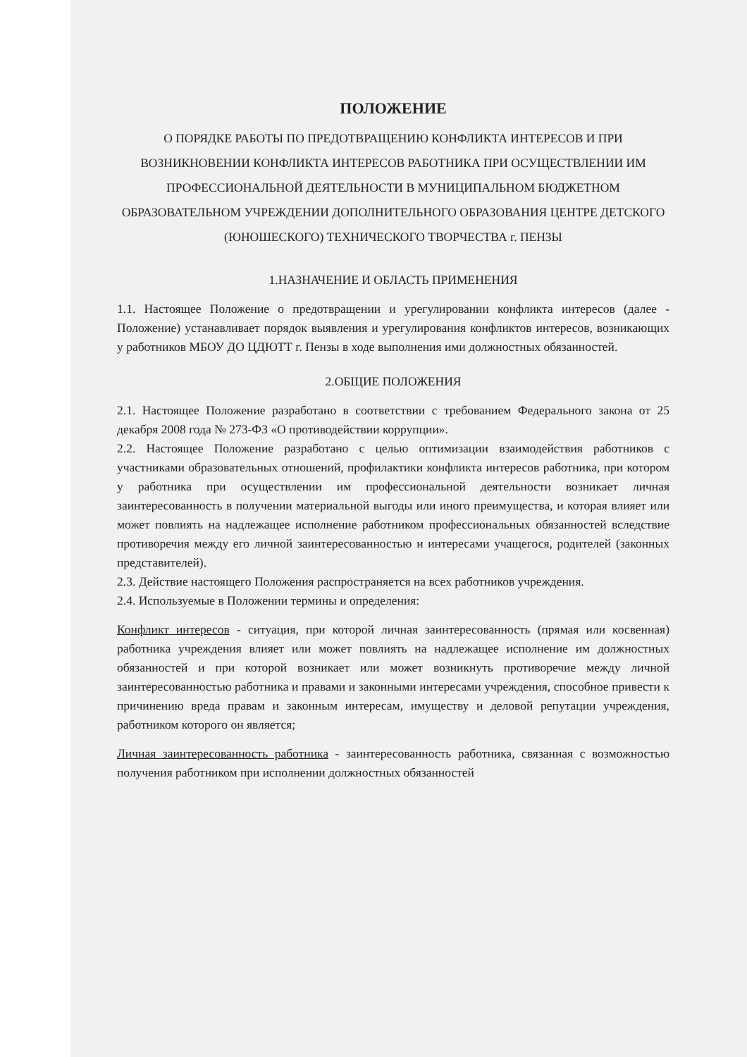ПОЛОЖЕНИЕ
О ПОРЯДКЕ РАБОТЫ ПО ПРЕДОТВРАЩЕНИЮ КОНФЛИКТА ИНТЕРЕСОВ И ПРИ ВОЗНИКНОВЕНИИ КОНФЛИКТА ИНТЕРЕСОВ РАБОТНИКА ПРИ ОСУЩЕСТВЛЕНИИ ИМ ПРОФЕССИОНАЛЬНОЙ ДЕЯТЕЛЬНОСТИ В МУНИЦИПАЛЬНОМ БЮДЖЕТНОМ ОБРАЗОВАТЕЛЬНОМ УЧРЕЖДЕНИИ ДОПОЛНИТЕЛЬНОГО ОБРАЗОВАНИЯ ЦЕНТРЕ ДЕТСКОГО (ЮНОШЕСКОГО) ТЕХНИЧЕСКОГО ТВОРЧЕСТВА г. ПЕНЗЫ
1.НАЗНАЧЕНИЕ И ОБЛАСТЬ ПРИМЕНЕНИЯ
1.1. Настоящее Положение о предотвращении и урегулировании конфликта интересов (далее - Положение) устанавливает порядок выявления и урегулирования конфликтов интересов, возникающих у работников МБОУ ДО ЦДЮТТ г. Пензы в ходе выполнения ими должностных обязанностей.
2.ОБЩИЕ ПОЛОЖЕНИЯ
2.1. Настоящее Положение разработано в соответствии с требованием Федерального закона от 25 декабря 2008 года № 273-ФЗ «О противодействии коррупции».
2.2. Настоящее Положение разработано с целью оптимизации взаимодействия работников с участниками образовательных отношений, профилактики конфликта интересов работника, при котором у работника при осуществлении им профессиональной деятельности возникает личная заинтересованность в получении материальной выгоды или иного преимущества, и которая влияет или может повлиять на надлежащее исполнение работником профессиональных обязанностей вследствие противоречия между его личной заинтересованностью и интересами учащегося, родителей (законных представителей).
2.3. Действие настоящего Положения распространяется на всех работников учреждения.
2.4. Используемые в Положении термины и определения:
Конфликт интересов - ситуация, при которой личная заинтересованность (прямая или косвенная) работника учреждения влияет или может повлиять на надлежащее исполнение им должностных обязанностей и при которой возникает или может возникнуть противоречие между личной заинтересованностью работника и правами и законными интересами учреждения, способное привести к причинению вреда правам и законным интересам, имуществу и деловой репутации учреждения, работником которого он является;
Личная заинтересованность работника - заинтересованность работника, связанная с возможностью получения работником при исполнении должностных обязанностей